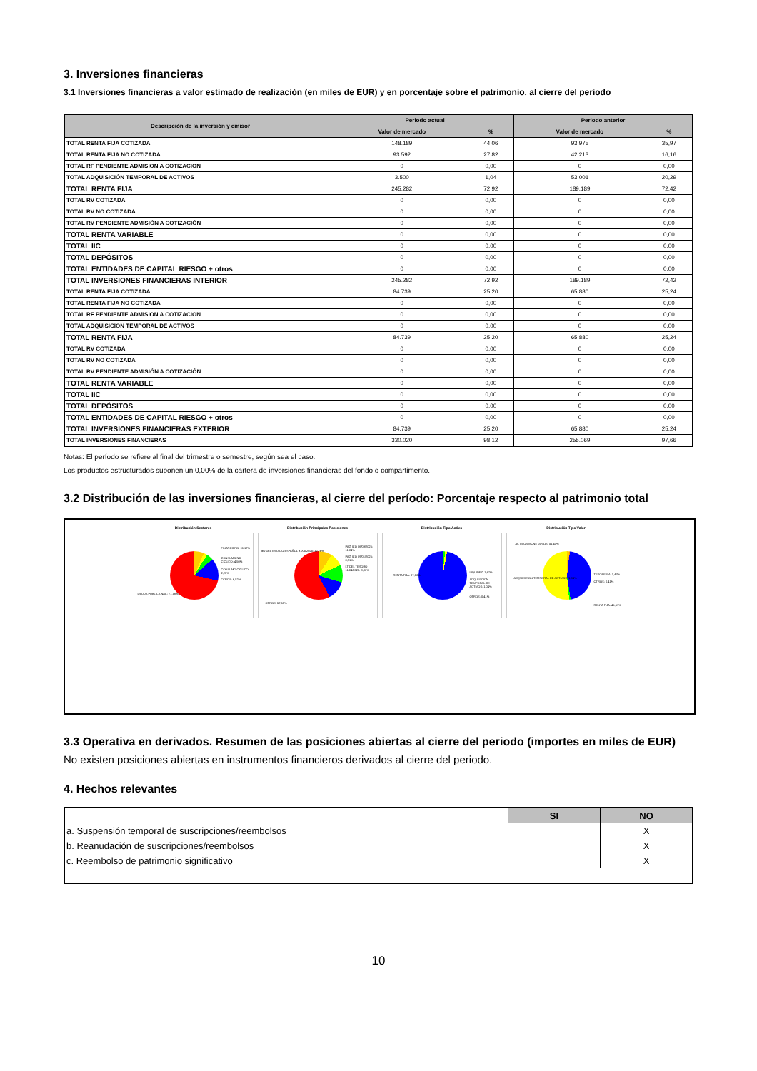3. Inversiones financieras
3.1 Inversiones financieras a valor estimado de realización (en miles de EUR) y en porcentaje sobre el patrimonio, al cierre del periodo
| Descripción de la inversión y emisor | Periodo actual | | Periodo anterior | |
| --- | --- | --- | --- | --- |
| | Valor de mercado | % | Valor de mercado | % |
| TOTAL RENTA FIJA COTIZADA | 148.189 | 44,06 | 93.975 | 35,97 |
| TOTAL RENTA FIJA NO COTIZADA | 93.592 | 27,82 | 42.213 | 16,16 |
| TOTAL RF PENDIENTE ADMISION A COTIZACION | 0 | 0,00 | 0 | 0,00 |
| TOTAL ADQUISICIÓN TEMPORAL DE ACTIVOS | 3.500 | 1,04 | 53.001 | 20,29 |
| TOTAL RENTA FIJA | 245.282 | 72,92 | 189.189 | 72,42 |
| TOTAL RV COTIZADA | 0 | 0,00 | 0 | 0,00 |
| TOTAL RV NO COTIZADA | 0 | 0,00 | 0 | 0,00 |
| TOTAL RV PENDIENTE ADMISIÓN A COTIZACIÓN | 0 | 0,00 | 0 | 0,00 |
| TOTAL RENTA VARIABLE | 0 | 0,00 | 0 | 0,00 |
| TOTAL IIC | 0 | 0,00 | 0 | 0,00 |
| TOTAL DEPÓSITOS | 0 | 0,00 | 0 | 0,00 |
| TOTAL ENTIDADES DE CAPITAL RIESGO + otros | 0 | 0,00 | 0 | 0,00 |
| TOTAL INVERSIONES FINANCIERAS INTERIOR | 245.282 | 72,92 | 189.189 | 72,42 |
| TOTAL RENTA FIJA COTIZADA | 84.739 | 25,20 | 65.880 | 25,24 |
| TOTAL RENTA FIJA NO COTIZADA | 0 | 0,00 | 0 | 0,00 |
| TOTAL RF PENDIENTE ADMISION A COTIZACION | 0 | 0,00 | 0 | 0,00 |
| TOTAL ADQUISICIÓN TEMPORAL DE ACTIVOS | 0 | 0,00 | 0 | 0,00 |
| TOTAL RENTA FIJA | 84.739 | 25,20 | 65.880 | 25,24 |
| TOTAL RV COTIZADA | 0 | 0,00 | 0 | 0,00 |
| TOTAL RV NO COTIZADA | 0 | 0,00 | 0 | 0,00 |
| TOTAL RV PENDIENTE ADMISIÓN A COTIZACIÓN | 0 | 0,00 | 0 | 0,00 |
| TOTAL RENTA VARIABLE | 0 | 0,00 | 0 | 0,00 |
| TOTAL IIC | 0 | 0,00 | 0 | 0,00 |
| TOTAL DEPÓSITOS | 0 | 0,00 | 0 | 0,00 |
| TOTAL ENTIDADES DE CAPITAL RIESGO + otros | 0 | 0,00 | 0 | 0,00 |
| TOTAL INVERSIONES FINANCIERAS EXTERIOR | 84.739 | 25,20 | 65.880 | 25,24 |
| TOTAL INVERSIONES FINANCIERAS | 330.020 | 98,12 | 255.069 | 97,66 |
Notas: El período se refiere al final del trimestre o semestre, según sea el caso.
Los productos estructurados suponen un 0,00% de la cartera de inversiones financieras del fondo o compartimento.
3.2 Distribución de las inversiones financieras, al cierre del período: Porcentaje respecto al patrimonio total
Distribución Sectores
FINANCIERO: 15,17%
CONSUMO NO CICLICO: 4,50%
CONSUMO CICLICO: 2,23%
OTROS: 6,52%
DEUDA PUBLICA NAC: 71,58%
Distribución Principales Posiciones
PAG ICO 06/03/2025: 11,84%
PAG ICO 09/01/2025: 8,91%
LT DEL TESORO 11/04/2025: 8,88%
BO DEL ESTADO ESPAÑOL 31/05/2025: 12,76%
OTROS: 57,63%
Distribución Tipo Activo
LIQUIDEZ: 1,47%
ADQUISICION TEMPORAL DE ACTIVOS: 1,04%
OTROS: 0,41%
RENTA FIJA: 97,08%
Distribución Tipo Valor
ACTIVOS MONETARIOS: 51,41%
TESORERÍA: 1,47%
OTROS: 0,41%
ADQUISICION TEMPORAL DE ACTIVOS: 1,04%
RENTA FIJA: 45,67%
3.3 Operativa en derivados. Resumen de las posiciones abiertas al cierre del periodo (importes en miles de EUR)
No existen posiciones abiertas en instrumentos financieros derivados al cierre del periodo.
4. Hechos relevantes
| | SI | NO |
| --- | --- | --- |
| a. Suspensión temporal de suscripciones/reembolsos | | X |
| b. Reanudación de suscripciones/reembolsos | | X |
| c. Reembolso de patrimonio significativo | | X |
10